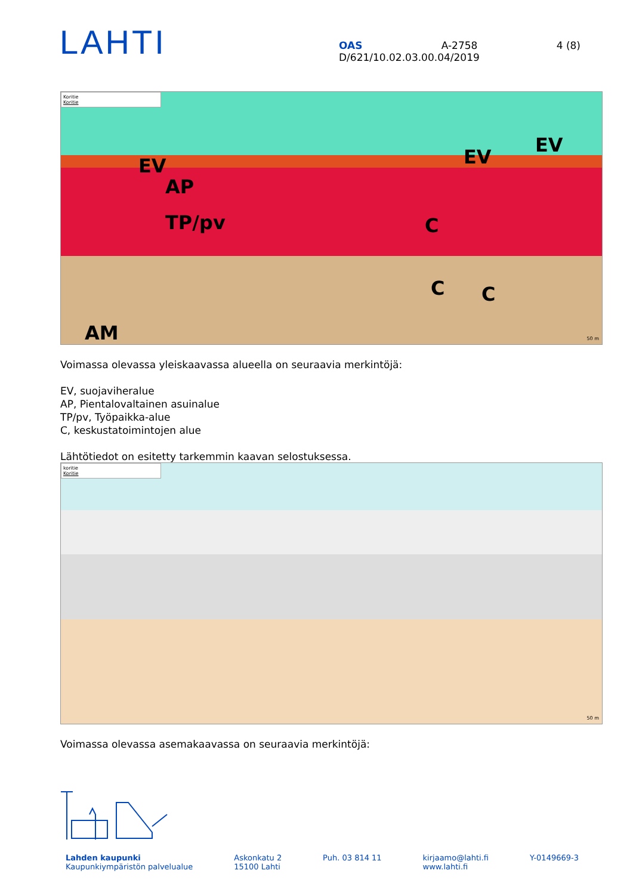LAHTI
OAS A-2758 4 (8)
D/621/10.02.03.00.04/2019
Koritie
Koritie
EV
AP
TP/pv C
EV
EV
C C
AM 50 m
Voimassa olevassa yleiskaavassa alueella on seuraavia merkintöjä:
EV, suojaviheralue
AP, Pientalovaltainen asuinalue
TP/pv, Työpaikka-alue
C, keskustatoimintojen alue
Lähtötiedot on esitetty tarkemmin kaavan selostuksessa.
koritie
Koritie
50 m
Voimassa olevassa asemakaavassa on seuraavia merkintöjä:
Lahden kaupunki
Kaupunkiympäristön palvelualue
Askonkatu 2
15100 Lahti
Puh. 03 814 11 kirjaamo@lahti.fi
www.lahti.fi
Y-0149669-3